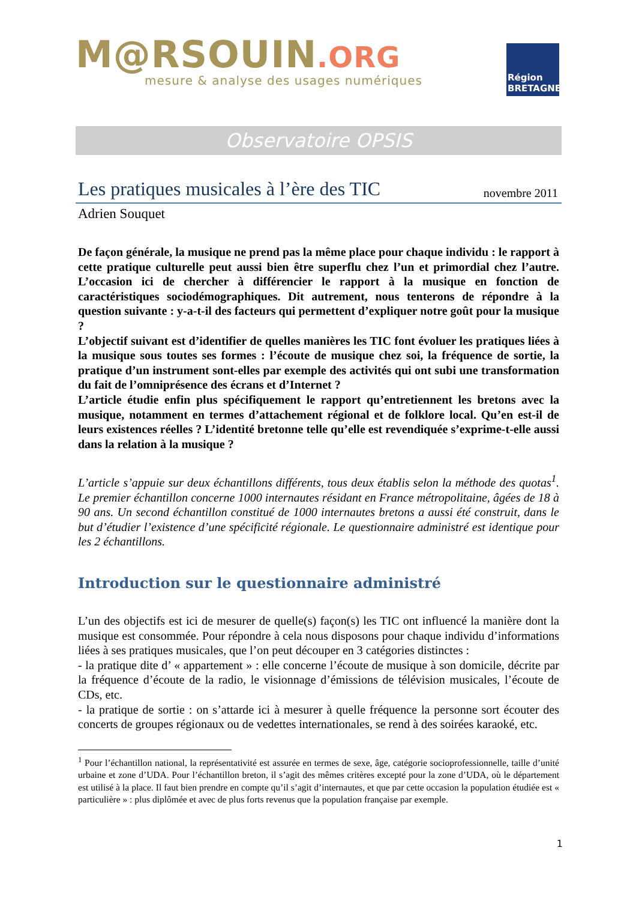M@RSOUIN.ORG
mesure & analyse des usages numériques
Région
BRETAGNE
Observatoire OPSIS
Les pratiques musicales à l’ère des TIC
novembre 2011
Adrien Souquet
De façon générale, la musique ne prend pas la même place pour chaque individu : le rapport à cette pratique culturelle peut aussi bien être superflu chez l’un et primordial chez l’autre. L’occasion ici de chercher à différencier le rapport à la musique en fonction de caractéristiques sociodémographiques. Dit autrement, nous tenterons de répondre à la question suivante : y-a-t-il des facteurs qui permettent d’expliquer notre goût pour la musique ?
L’objectif suivant est d’identifier de quelles manières les TIC font évoluer les pratiques liées à la musique sous toutes ses formes : l’écoute de musique chez soi, la fréquence de sortie, la pratique d’un instrument sont-elles par exemple des activités qui ont subi une transformation du fait de l’omniprésence des écrans et d’Internet ?
L’article étudie enfin plus spécifiquement le rapport qu’entretiennent les bretons avec la musique, notamment en termes d’attachement régional et de folklore local. Qu’en est-il de leurs existences réelles ? L’identité bretonne telle qu’elle est revendiquée s’exprime-t-elle aussi dans la relation à la musique ?
L’article s’appuie sur deux échantillons différents, tous deux établis selon la méthode des quotas<sup>1</sup>. Le premier échantillon concerne 1000 internautes résidant en France métropolitaine, âgées de 18 à 90 ans. Un second échantillon constitué de 1000 internautes bretons a aussi été construit, dans le but d’étudier l’existence d’une spécificité régionale. Le questionnaire administré est identique pour les 2 échantillons.
Introduction sur le questionnaire administré
L’un des objectifs est ici de mesurer de quelle(s) façon(s) les TIC ont influencé la manière dont la musique est consommée. Pour répondre à cela nous disposons pour chaque individu d’informations liées à ses pratiques musicales, que l’on peut découper en 3 catégories distinctes :
- la pratique dite d’ « appartement » : elle concerne l’écoute de musique à son domicile, décrite par la fréquence d’écoute de la radio, le visionnage d’émissions de télévision musicales, l’écoute de CDs, etc.
- la pratique de sortie : on s’attarde ici à mesurer à quelle fréquence la personne sort écouter des concerts de groupes régionaux ou de vedettes internationales, se rend à des soirées karaoké, etc.
<sup>1</sup> Pour l’échantillon national, la représentativité est assurée en termes de sexe, âge, catégorie socioprofessionnelle, taille d’unité urbaine et zone d’UDA. Pour l’échantillon breton, il s’agit des mêmes critères excepté pour la zone d’UDA, où le département est utilisé à la place. Il faut bien prendre en compte qu’il s’agit d’internautes, et que par cette occasion la population étudiée est « particulière » : plus diplômée et avec de plus forts revenus que la population française par exemple.
1